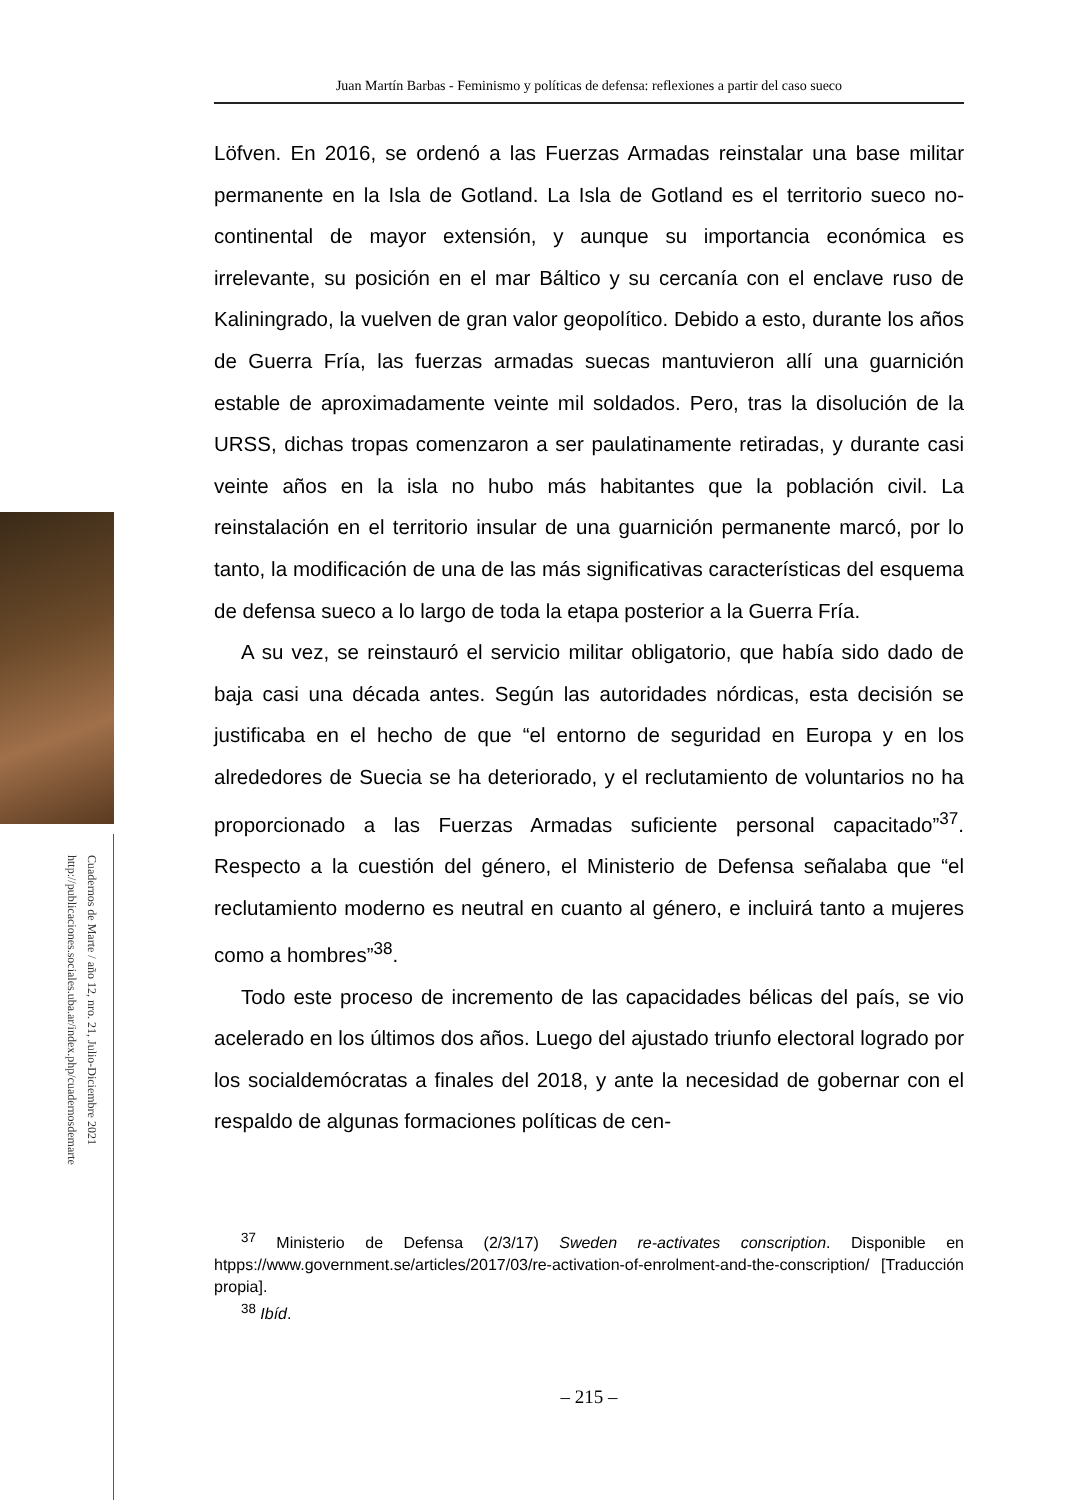Cuadernos de Marte / año 12, nro. 21, Julio-Diciembre 2021
http://publicaciones.sociales.uba.ar/index.php/cuadernosdemarte
Juan Martín Barbas - Feminismo y políticas de defensa: reflexiones a partir del caso sueco
Löfven. En 2016, se ordenó a las Fuerzas Armadas reinstalar una base militar permanente en la Isla de Gotland. La Isla de Gotland es el territorio sueco no-continental de mayor extensión, y aunque su importancia económica es irrelevante, su posición en el mar Báltico y su cercanía con el enclave ruso de Kaliningrado, la vuelven de gran valor geopolítico. Debido a esto, durante los años de Guerra Fría, las fuerzas armadas suecas mantuvieron allí una guarnición estable de aproximadamente veinte mil soldados. Pero, tras la disolución de la URSS, dichas tropas comenzaron a ser paulatinamente retiradas, y durante casi veinte años en la isla no hubo más habitantes que la población civil. La reinstalación en el territorio insular de una guarnición permanente marcó, por lo tanto, la modificación de una de las más significativas características del esquema de defensa sueco a lo largo de toda la etapa posterior a la Guerra Fría.
A su vez, se reinstauró el servicio militar obligatorio, que había sido dado de baja casi una década antes. Según las autoridades nórdicas, esta decisión se justificaba en el hecho de que “el entorno de seguridad en Europa y en los alrededores de Suecia se ha deteriorado, y el reclutamiento de voluntarios no ha proporcionado a las Fuerzas Armadas suficiente personal capacitado”<sup>37</sup>. Respecto a la cuestión del género, el Ministerio de Defensa señalaba que “el reclutamiento moderno es neutral en cuanto al género, e incluirá tanto a mujeres como a hombres”<sup>38</sup>.
Todo este proceso de incremento de las capacidades bélicas del país, se vio acelerado en los últimos dos años. Luego del ajustado triunfo electoral logrado por los socialdemócratas a finales del 2018, y ante la necesidad de gobernar con el respaldo de algunas formaciones políticas de cen-
<sup>37</sup> Ministerio de Defensa (2/3/17) Sweden re-activates conscription. Disponible en htpps://www.government.se/articles/2017/03/re-activation-of-enrolment-and-the-conscription/ [Traducción propia].
<sup>38</sup> Ibíd.
– 215 –